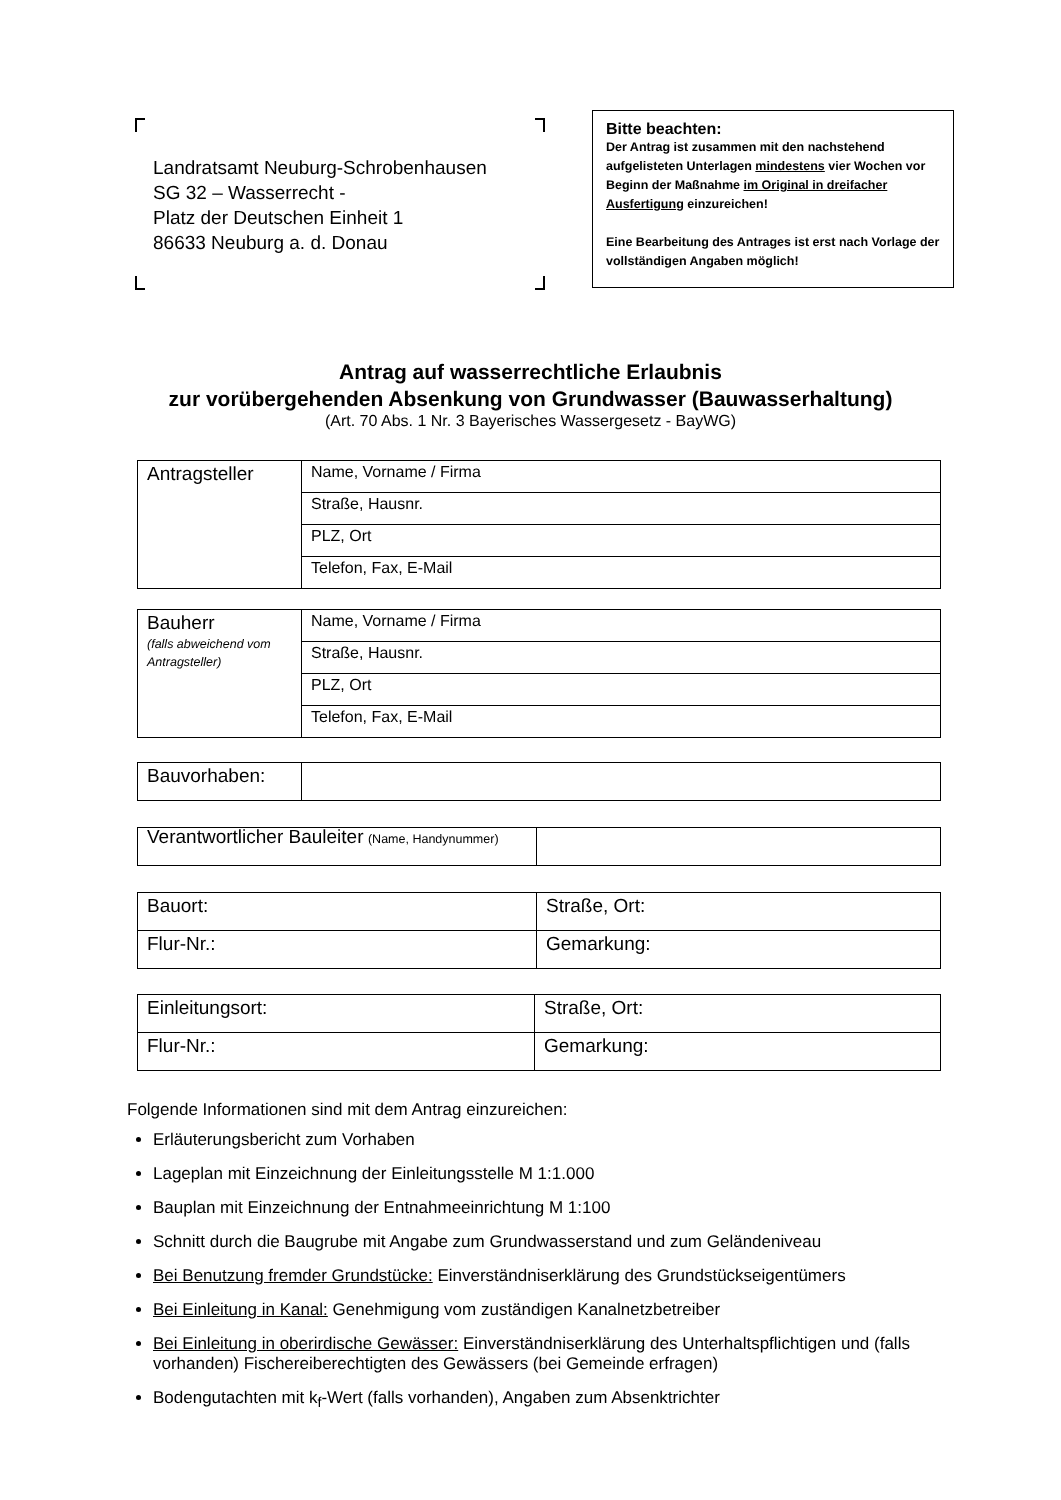Landratsamt Neuburg-Schrobenhausen
SG 32 – Wasserrecht -
Platz der Deutschen Einheit 1
86633 Neuburg a. d. Donau
Bitte beachten:
Der Antrag ist zusammen mit den nachstehend aufgelisteten Unterlagen mindestens vier Wochen vor Beginn der Maßnahme im Original in dreifacher Ausfertigung einzureichen!
Eine Bearbeitung des Antrages ist erst nach Vorlage der vollständigen Angaben möglich!
Antrag auf wasserrechtliche Erlaubnis
zur vorübergehenden Absenkung von Grundwasser (Bauwasserhaltung)
(Art. 70 Abs. 1 Nr. 3 Bayerisches Wassergesetz - BayWG)
| Antragsteller | Name, Vorname / Firma |
| | Straße, Hausnr. |
| | PLZ, Ort |
| | Telefon, Fax, E-Mail |
| Bauherr (falls abweichend vom Antragsteller) | Name, Vorname / Firma |
| | Straße, Hausnr. |
| | PLZ, Ort |
| | Telefon, Fax, E-Mail |
| Bauvorhaben: | |
| Verantwortlicher Bauleiter (Name, Handynummer) | |
| Bauort: | Straße, Ort: |
| Flur-Nr.: | Gemarkung: |
| Einleitungsort: | Straße, Ort: |
| Flur-Nr.: | Gemarkung: |
Folgende Informationen sind mit dem Antrag einzureichen:
Erläuterungsbericht zum Vorhaben
Lageplan mit Einzeichnung der Einleitungsstelle M 1:1.000
Bauplan mit Einzeichnung der Entnahmeeinrichtung M 1:100
Schnitt durch die Baugrube mit Angabe zum Grundwasserstand und zum Geländeniveau
Bei Benutzung fremder Grundstücke: Einverständniserklärung des Grundstückseigentümers
Bei Einleitung in Kanal: Genehmigung vom zuständigen Kanalnetzbetreiber
Bei Einleitung in oberirdische Gewässer: Einverständniserklärung des Unterhaltspflichtigen und (falls vorhanden) Fischereiberechtigten des Gewässers (bei Gemeinde erfragen)
Bodengutachten mit k<sub>f</sub>-Wert (falls vorhanden), Angaben zum Absenktrichter